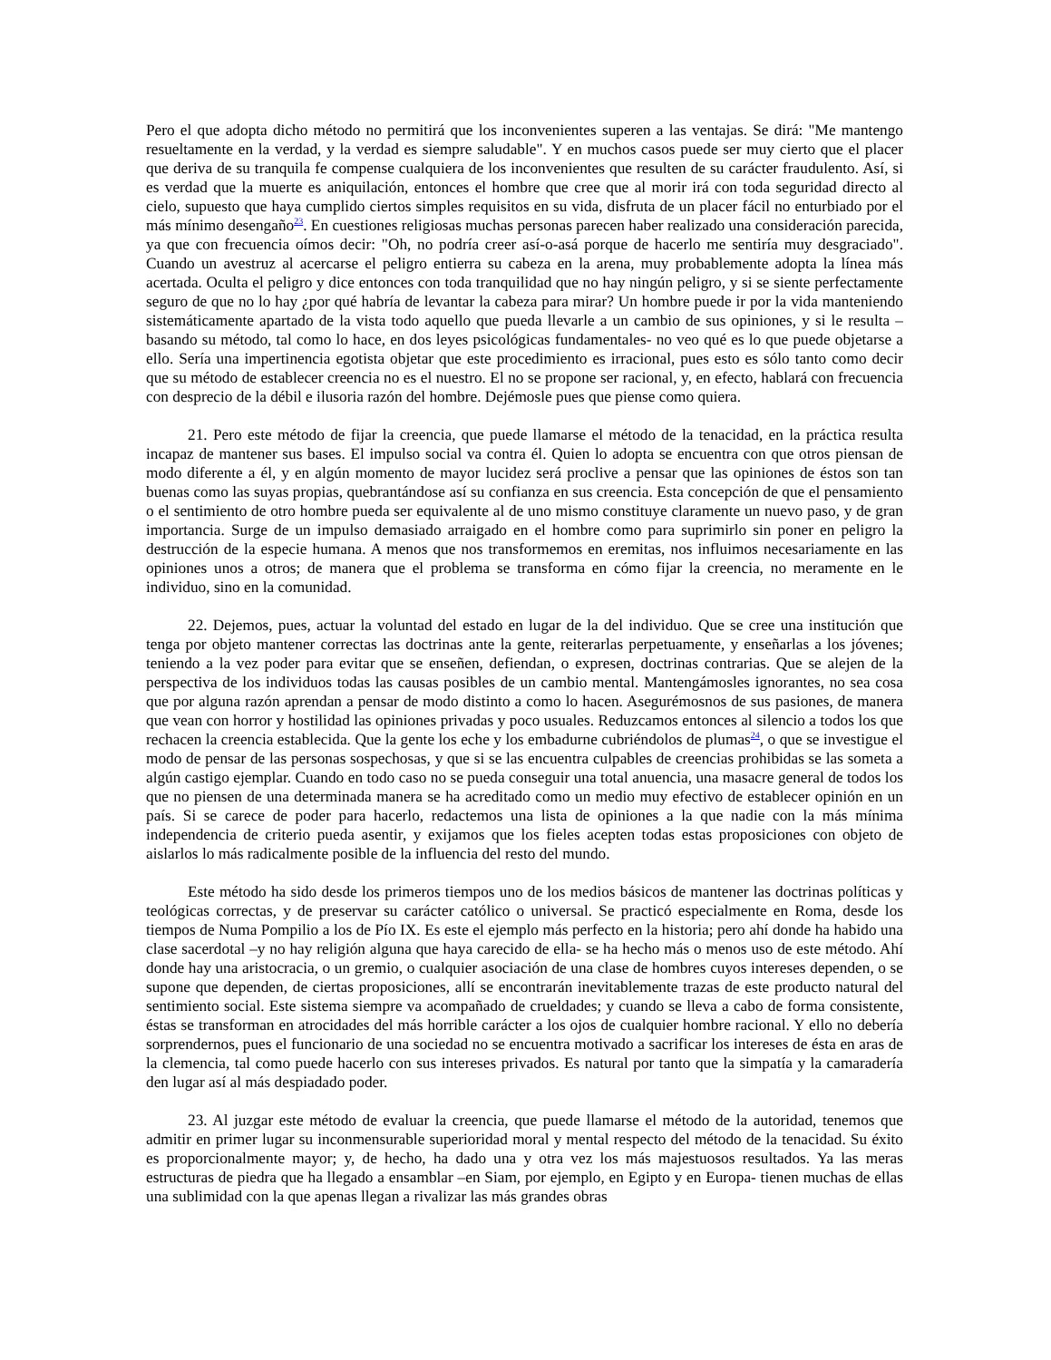Pero el que adopta dicho método no permitirá que los inconvenientes superen a las ventajas. Se dirá: "Me mantengo resueltamente en la verdad, y la verdad es siempre saludable". Y en muchos casos puede ser muy cierto que el placer que deriva de su tranquila fe compense cualquiera de los inconvenientes que resulten de su carácter fraudulento. Así, si es verdad que la muerte es aniquilación, entonces el hombre que cree que al morir irá con toda seguridad directo al cielo, supuesto que haya cumplido ciertos simples requisitos en su vida, disfruta de un placer fácil no enturbiado por el más mínimo desengaño<sup>23</sup>. En cuestiones religiosas muchas personas parecen haber realizado una consideración parecida, ya que con frecuencia oímos decir: "Oh, no podría creer así-o-asá porque de hacerlo me sentiría muy desgraciado". Cuando un avestruz al acercarse el peligro entierra su cabeza en la arena, muy probablemente adopta la línea más acertada. Oculta el peligro y dice entonces con toda tranquilidad que no hay ningún peligro, y si se siente perfectamente seguro de que no lo hay ¿por qué habría de levantar la cabeza para mirar? Un hombre puede ir por la vida manteniendo sistemáticamente apartado de la vista todo aquello que pueda llevarle a un cambio de sus opiniones, y si le resulta –basando su método, tal como lo hace, en dos leyes psicológicas fundamentales- no veo qué es lo que puede objetarse a ello. Sería una impertinencia egotista objetar que este procedimiento es irracional, pues esto es sólo tanto como decir que su método de establecer creencia no es el nuestro. El no se propone ser racional, y, en efecto, hablará con frecuencia con desprecio de la débil e ilusoria razón del hombre. Dejémosle pues que piense como quiera.
21. Pero este método de fijar la creencia, que puede llamarse el método de la tenacidad, en la práctica resulta incapaz de mantener sus bases. El impulso social va contra él. Quien lo adopta se encuentra con que otros piensan de modo diferente a él, y en algún momento de mayor lucidez será proclive a pensar que las opiniones de éstos son tan buenas como las suyas propias, quebrantándose así su confianza en sus creencia. Esta concepción de que el pensamiento o el sentimiento de otro hombre pueda ser equivalente al de uno mismo constituye claramente un nuevo paso, y de gran importancia. Surge de un impulso demasiado arraigado en el hombre como para suprimirlo sin poner en peligro la destrucción de la especie humana. A menos que nos transformemos en eremitas, nos influimos necesariamente en las opiniones unos a otros; de manera que el problema se transforma en cómo fijar la creencia, no meramente en le individuo, sino en la comunidad.
22. Dejemos, pues, actuar la voluntad del estado en lugar de la del individuo. Que se cree una institución que tenga por objeto mantener correctas las doctrinas ante la gente, reiterarlas perpetuamente, y enseñarlas a los jóvenes; teniendo a la vez poder para evitar que se enseñen, defiendan, o expresen, doctrinas contrarias. Que se alejen de la perspectiva de los individuos todas las causas posibles de un cambio mental. Mantengámosles ignorantes, no sea cosa que por alguna razón aprendan a pensar de modo distinto a como lo hacen. Asegurémosnos de sus pasiones, de manera que vean con horror y hostilidad las opiniones privadas y poco usuales. Reduzcamos entonces al silencio a todos los que rechacen la creencia establecida. Que la gente los eche y los embadurne cubriéndolos de plumas<sup>24</sup>, o que se investigue el modo de pensar de las personas sospechosas, y que si se las encuentra culpables de creencias prohibidas se las someta a algún castigo ejemplar. Cuando en todo caso no se pueda conseguir una total anuencia, una masacre general de todos los que no piensen de una determinada manera se ha acreditado como un medio muy efectivo de establecer opinión en un país. Si se carece de poder para hacerlo, redactemos una lista de opiniones a la que nadie con la más mínima independencia de criterio pueda asentir, y exijamos que los fieles acepten todas estas proposiciones con objeto de aislarlos lo más radicalmente posible de la influencia del resto del mundo.
Este método ha sido desde los primeros tiempos uno de los medios básicos de mantener las doctrinas políticas y teológicas correctas, y de preservar su carácter católico o universal. Se practicó especialmente en Roma, desde los tiempos de Numa Pompilio a los de Pío IX. Es este el ejemplo más perfecto en la historia; pero ahí donde ha habido una clase sacerdotal –y no hay religión alguna que haya carecido de ella- se ha hecho más o menos uso de este método. Ahí donde hay una aristocracia, o un gremio, o cualquier asociación de una clase de hombres cuyos intereses dependen, o se supone que dependen, de ciertas proposiciones, allí se encontrarán inevitablemente trazas de este producto natural del sentimiento social. Este sistema siempre va acompañado de crueldades; y cuando se lleva a cabo de forma consistente, éstas se transforman en atrocidades del más horrible carácter a los ojos de cualquier hombre racional. Y ello no debería sorprendernos, pues el funcionario de una sociedad no se encuentra motivado a sacrificar los intereses de ésta en aras de la clemencia, tal como puede hacerlo con sus intereses privados. Es natural por tanto que la simpatía y la camaradería den lugar así al más despiadado poder.
23. Al juzgar este método de evaluar la creencia, que puede llamarse el método de la autoridad, tenemos que admitir en primer lugar su inconmensurable superioridad moral y mental respecto del método de la tenacidad. Su éxito es proporcionalmente mayor; y, de hecho, ha dado una y otra vez los más majestuosos resultados. Ya las meras estructuras de piedra que ha llegado a ensamblar –en Siam, por ejemplo, en Egipto y en Europa- tienen muchas de ellas una sublimidad con la que apenas llegan a rivalizar las más grandes obras